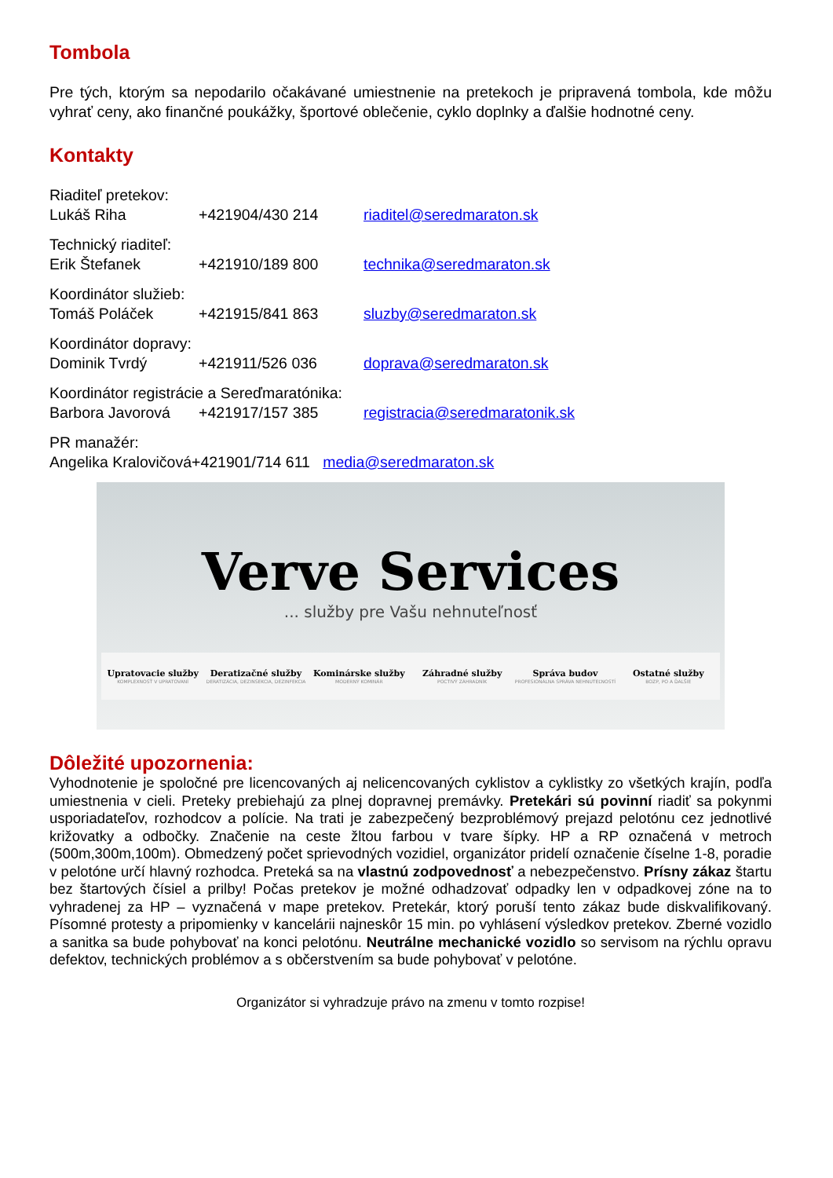Tombola
Pre tých, ktorým sa nepodarilo očakávané umiestnenie na pretekoch je pripravená tombola, kde môžu vyhrať ceny, ako finančné poukážky, športové oblečenie, cyklo doplnky a ďalšie hodnotné ceny.
Kontakty
Riaditeľ pretekov:
Lukáš Riha +421904/430 214 riaditel@seredmaraton.sk
Technický riaditeľ:
Erik Štefanek +421910/189 800 technika@seredmaraton.sk
Koordinátor služieb:
Tomáš Poláček +421915/841 863 sluzby@seredmaraton.sk
Koordinátor dopravy:
Dominik Tvrdý +421911/526 036 doprava@seredmaraton.sk
Koordinátor registrácie a Sereďmaratónika:
Barbora Javorová +421917/157 385 registracia@seredmaratonik.sk
PR manažér:
Angelika Kralovičová+421901/714 611 media@seredmaraton.sk
Verve Services
... služby pre Vašu nehnuteľnosť
Upratovacie služby
KOMPLEXNOSŤ V UPRATOVANÍ
Deratizačné služby
DERATIZÁCIA, DEZINSEKCIA, DEZINFEKCIA
Kominárske služby
MODERNÝ KOMINÁR
Záhradné služby
POCTIVÝ ZÁHRADNÍK
Správa budov
PROFESIONÁLNA SPRÁVA NEHNUTEĽNOSTÍ
Ostatné služby
BOZP, PO A ĎALŠIE
Dôležité upozornenia:
Vyhodnotenie je spoločné pre licencovaných aj nelicencovaných cyklistov a cyklistky zo všetkých krajín, podľa umiestnenia v cieli. Preteky prebiehajú za plnej dopravnej premávky. Pretekári sú povinní riadiť sa pokynmi usporiadateľov, rozhodcov a polície. Na trati je zabezpečený bezproblémový prejazd pelotónu cez jednotlivé križovatky a odbočky. Značenie na ceste žltou farbou v tvare šípky. HP a RP označená v metroch (500m,300m,100m). Obmedzený počet sprievodných vozidiel, organizátor pridelí označenie číselne 1-8, poradie v pelotóne určí hlavný rozhodca. Preteká sa na vlastnú zodpovednosť a nebezpečenstvo. Prísny zákaz štartu bez štartových čísiel a prilby! Počas pretekov je možné odhadzovať odpadky len v odpadkovej zóne na to vyhradenej za HP – vyznačená v mape pretekov. Pretekár, ktorý poruší tento zákaz bude diskvalifikovaný. Písomné protesty a pripomienky v kancelárii najneskôr 15 min. po vyhlásení výsledkov pretekov. Zberné vozidlo a sanitka sa bude pohybovať na konci pelotónu. Neutrálne mechanické vozidlo so servisom na rýchlu opravu defektov, technických problémov a s občerstvením sa bude pohybovať v pelotóne.
Organizátor si vyhradzuje právo na zmenu v tomto rozpise!